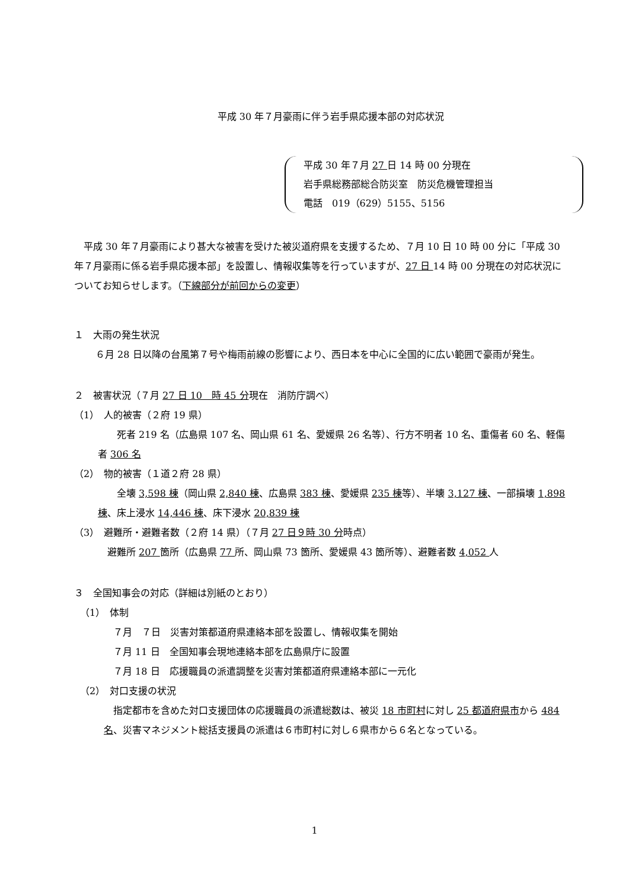平成 30 年７月豪雨に伴う岩手県応援本部の対応状況
平成 30 年７月 27 日 14 時 00 分現在
岩手県総務部総合防災室　防災危機管理担当
電話　019（629）5155、5156
平成 30 年７月豪雨により甚大な被害を受けた被災道府県を支援するため、７月 10 日 10 時 00 分に「平成 30 年７月豪雨に係る岩手県応援本部」を設置し、情報収集等を行っていますが、27 日 14 時 00 分現在の対応状況についてお知らせします。（下線部分が前回からの変更）
１　大雨の発生状況
６月 28 日以降の台風第７号や梅雨前線の影響により、西日本を中心に全国的に広い範囲で豪雨が発生。
２　被害状況（７月 27 日 10　時 45 分現在　消防庁調べ）
（1）　人的被害（２府 19 県）
死者 219 名（広島県 107 名、岡山県 61 名、愛媛県 26 名等）、行方不明者 10 名、重傷者 60 名、軽傷者 306 名
（2）　物的被害（１道２府 28 県）
全壊 3,598 棟（岡山県 2,840 棟、広島県 383 棟、愛媛県 235 棟等）、半壊 3,127 棟、一部損壊 1,898 棟、床上浸水 14,446 棟、床下浸水 20,839 棟
（3）　避難所・避難者数（２府 14 県）（７月 27 日９時 30 分時点）
避難所 207 箇所（広島県 77 所、岡山県 73 箇所、愛媛県 43 箇所等）、避難者数 4,052 人
３　全国知事会の対応（詳細は別紙のとおり）
（1）　体制
７月　７日　災害対策都道府県連絡本部を設置し、情報収集を開始
７月 11 日　全国知事会現地連絡本部を広島県庁に設置
７月 18 日　応援職員の派遣調整を災害対策都道府県連絡本部に一元化
（2）　対口支援の状況
指定都市を含めた対口支援団体の応援職員の派遣総数は、被災 18 市町村に対し 25 都道府県市から 484 名、災害マネジメント総括支援員の派遣は６市町村に対し６県市から６名となっている。
1